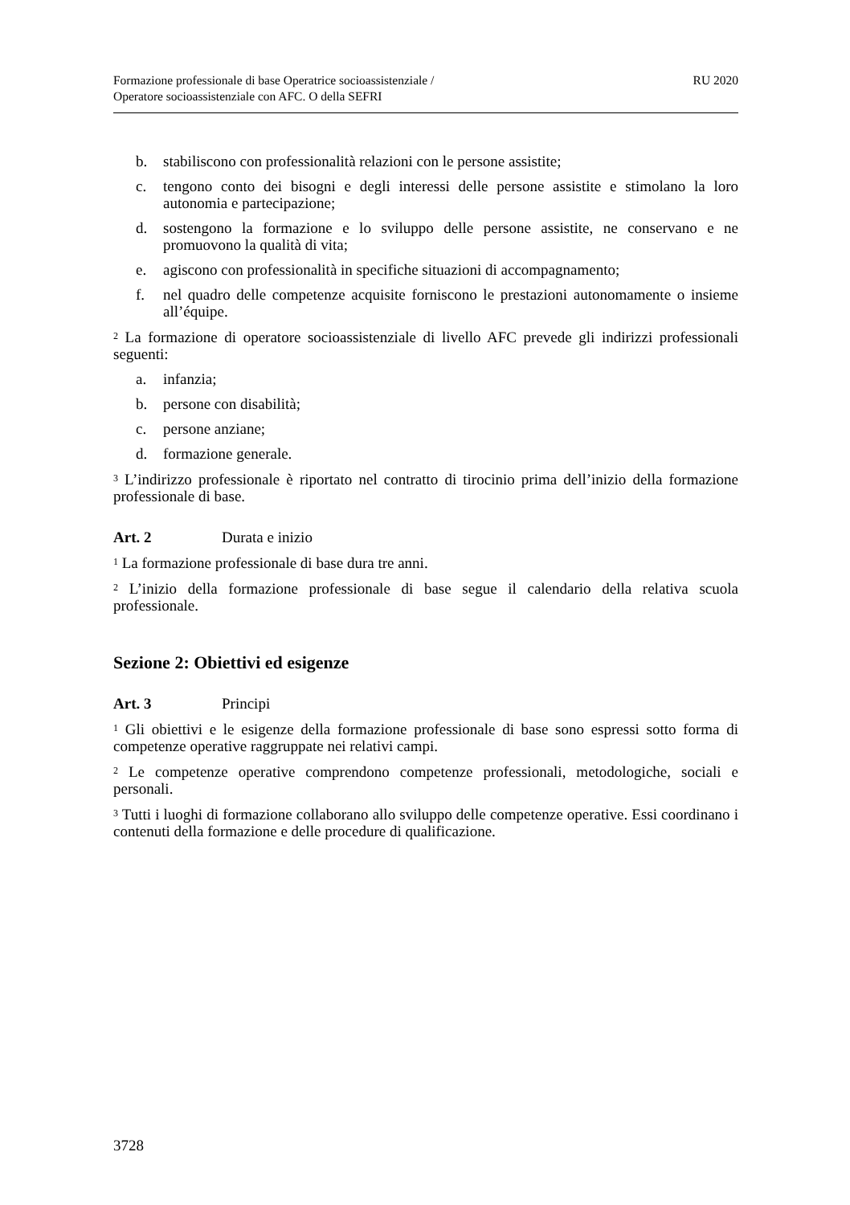Formazione professionale di base Operatrice socioassistenziale /
Operatore socioassistenziale con AFC. O della SEFRI
RU 2020
b. stabiliscono con professionalità relazioni con le persone assistite;
c. tengono conto dei bisogni e degli interessi delle persone assistite e stimolano la loro autonomia e partecipazione;
d. sostengono la formazione e lo sviluppo delle persone assistite, ne conserva­no e ne promuovono la qualità di vita;
e. agiscono con professionalità in specifiche situazioni di accompagnamento;
f. nel quadro delle competenze acquisite forniscono le prestazioni autonoma­mente o insieme all’équipe.
<sup>2</sup> La formazione di operatore socioassistenziale di livello AFC prevede gli indirizzi professionali seguenti:
a. infanzia;
b. persone con disabilità;
c. persone anziane;
d. formazione generale.
<sup>3</sup> L’indirizzo professionale è riportato nel contratto di tirocinio prima dell’inizio della formazione professionale di base.
Art. 2 Durata e inizio
<sup>1</sup> La formazione professionale di base dura tre anni.
<sup>2</sup> L’inizio della formazione professionale di base segue il calendario della relativa scuola professionale.
Sezione 2: Obiettivi ed esigenze
Art. 3 Principi
<sup>1</sup> Gli obiettivi e le esigenze della formazione professionale di base sono espressi sotto forma di competenze operative raggruppate nei relativi campi.
<sup>2</sup> Le competenze operative comprendono competenze professionali, metodologiche, sociali e personali.
<sup>3</sup> Tutti i luoghi di formazione collaborano allo sviluppo delle competenze operative. Essi coordinano i contenuti della formazione e delle procedure di qualificazione.
3728